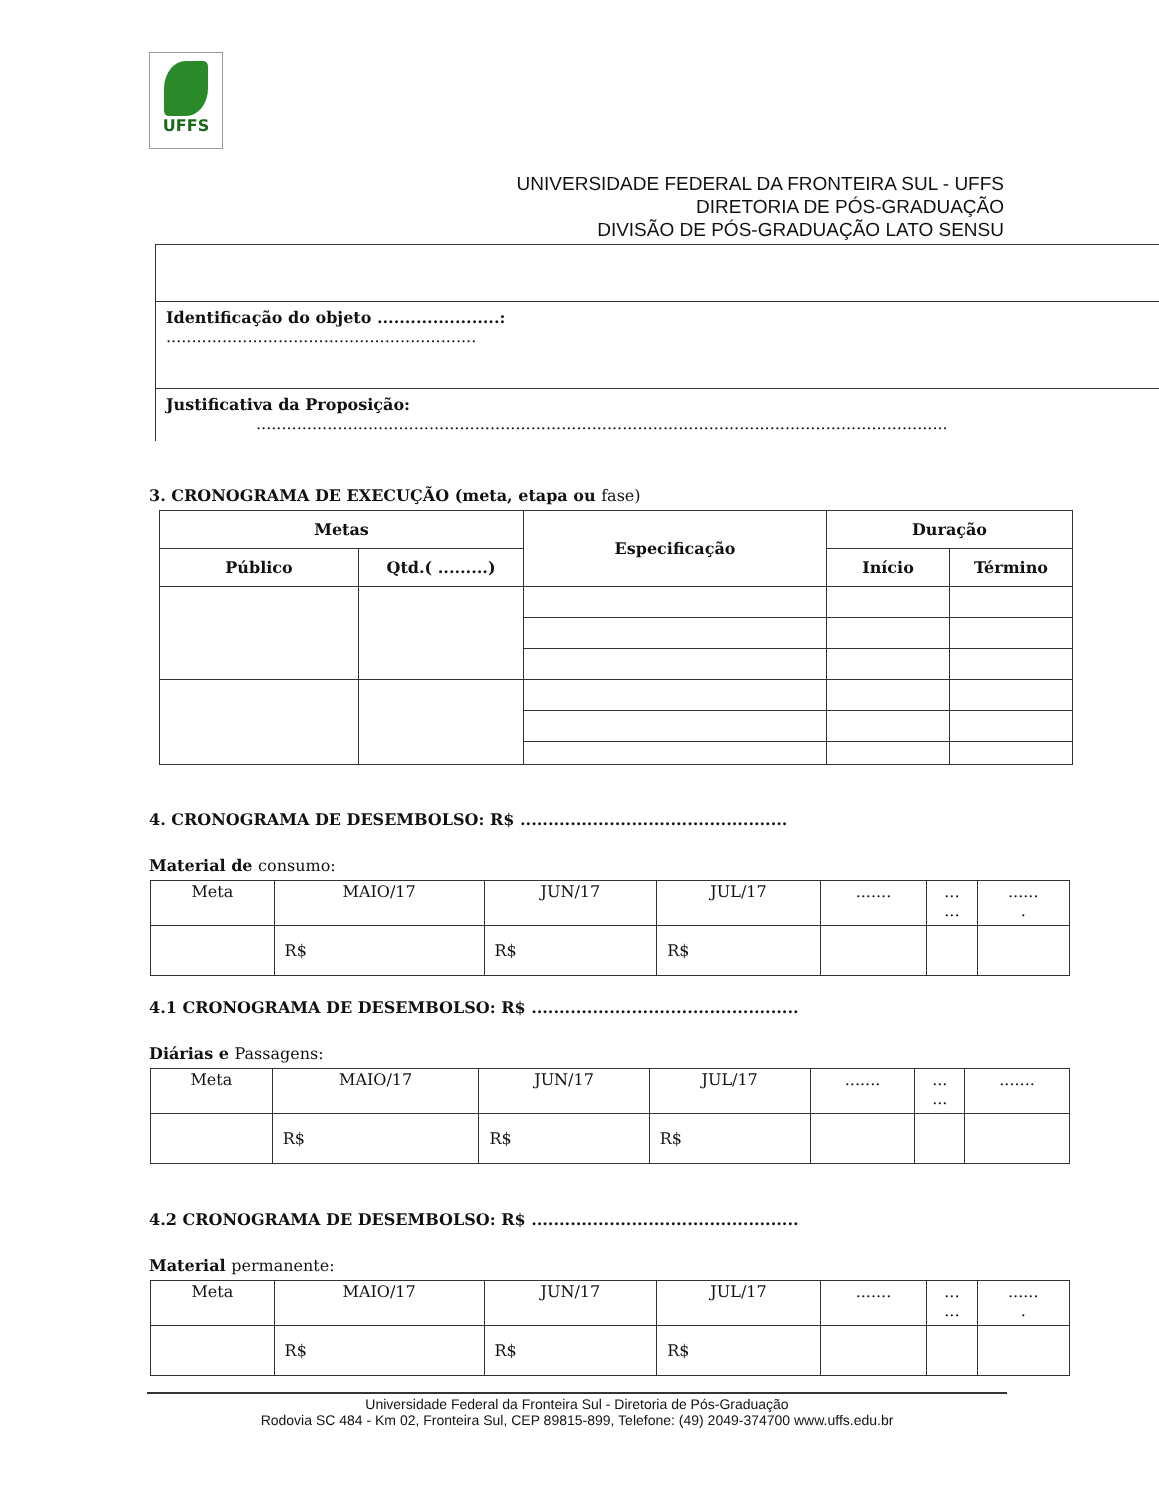UFFS
UNIVERSIDADE FEDERAL DA FRONTEIRA SUL - UFFS
DIRETORIA DE PÓS-GRADUAÇÃO
DIVISÃO DE PÓS-GRADUAÇÃO LATO SENSU
Identificação do objeto ......................:
.............................................................
Justificativa da Proposição:
........................................................................................................................................
3. CRONOGRAMA DE EXECUÇÃO (meta, etapa ou fase)
| Metas | | Especificação | Duração | |
| --- | --- | --- | --- | --- |
| Público | Qtd.( .........) | | Início | Término |
4. CRONOGRAMA DE DESEMBOLSO: R$ ................................................
Material de consumo:
| Meta | MAIO/17 | JUN/17 | JUL/17 | ....... | ... ... | ...... . |
| | R$ | R$ | R$ | | | |
4.1 CRONOGRAMA DE DESEMBOLSO: R$ ................................................
Diárias e Passagens:
| Meta | MAIO/17 | JUN/17 | JUL/17 | ....... | ... ... | ....... |
| | R$ | R$ | R$ | | | |
4.2 CRONOGRAMA DE DESEMBOLSO: R$ ................................................
Material permanente:
| Meta | MAIO/17 | JUN/17 | JUL/17 | ....... | ... ... | ...... . |
| | R$ | R$ | R$ | | | |
Universidade Federal da Fronteira Sul - Diretoria de Pós-Graduação
Rodovia SC 484 - Km 02, Fronteira Sul, CEP 89815-899, Telefone: (49) 2049-374700 www.uffs.edu.br